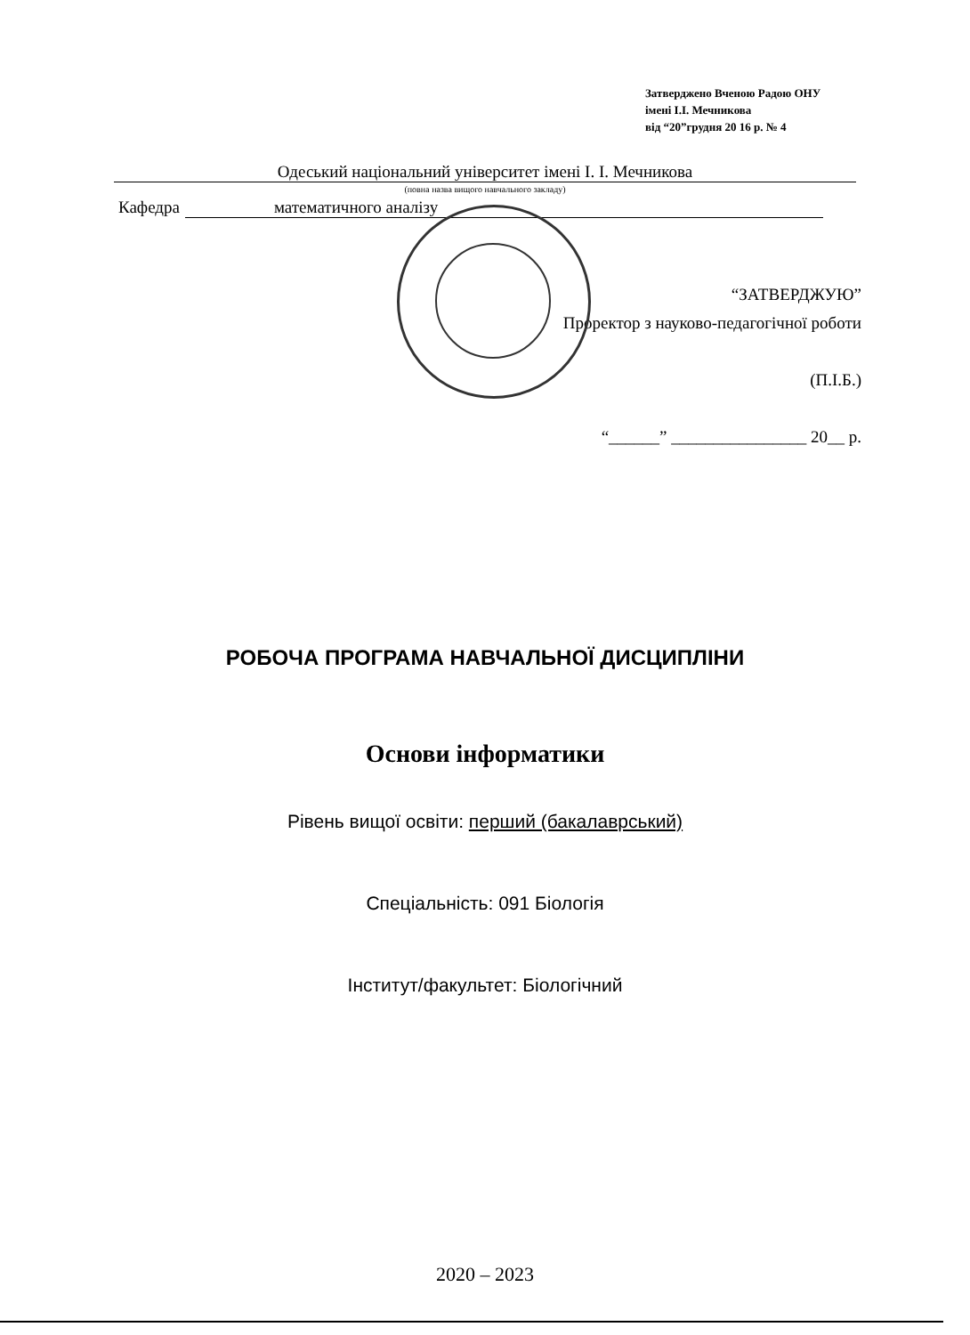Затверджено Вченою Радою ОНУ
імені І.І. Мечникова
від “20”грудня 20 16 р. № 4
Одеський національний університет імені І. І. Мечникова
(повна назва вищого навчального закладу)
Кафедра математичного аналізу
“ЗАТВЕРДЖУЮ”
Проректор з науково-педагогічної роботи
(П.І.Б.)
“______” ________________ 20__ р.
РОБОЧА ПРОГРАМА НАВЧАЛЬНОЇ ДИСЦИПЛІНИ
Основи інформатики
Рівень вищої освіти: перший (бакалаврський)
Спеціальність: 091 Біологія
Інститут/факультет: Біологічний
2020 – 2023